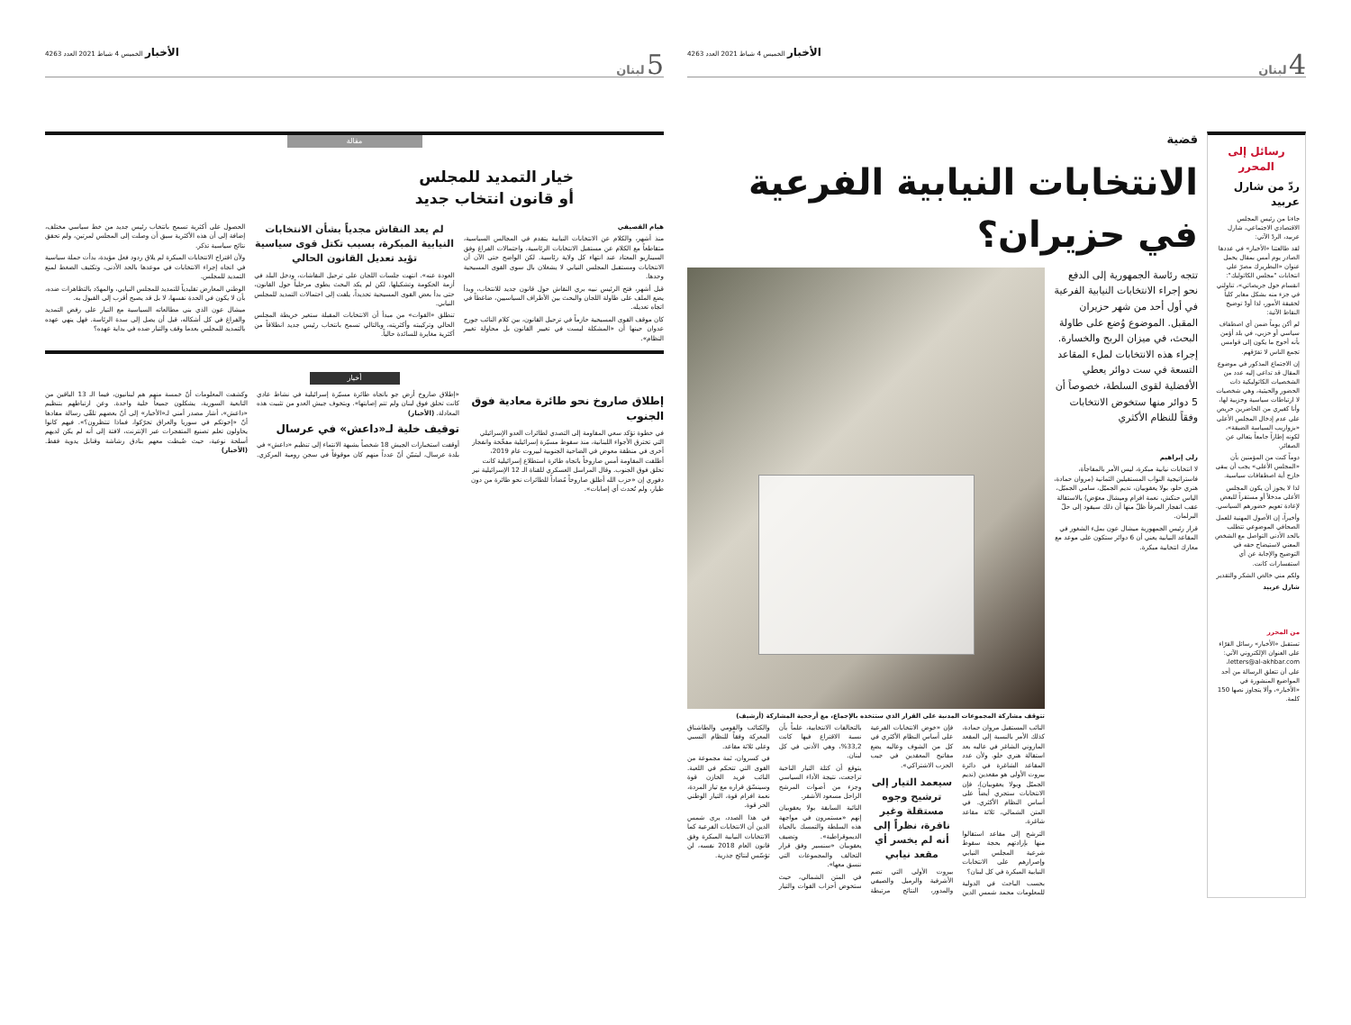4 لبنان الأخبار الخميس 4 شباط 2021 العدد 4263
رسائل إلى المحرر
ردّ من شارل عربيد
جاءنا من رئيس المجلس الاقتصادي الاجتماعي، شارل عربيد، الردّ الآتي:
لقد طالعتنا «الأخبار» في عددها الصادر يوم أمس بمقال يحمل عنوان «البطريرك مصرّ على انتخابات "مجلس الكاثوليك": انقسام حول جريصاتي»، تناولني في جزء منه بشكل مغاير كلياً لحقيقة الأمور، لذا أودّ توضيح النقاط الآتية:
لم أكن يوماً ضمن أي اصطفاف سياسي أو حزبي، في بلد أؤمن بأنه أحوج ما يكون إلى قوامس تجمع الناس لا تفرّقهم.
إن الاجتماع المذكور في موضوع المقال قد تداعى إليه عدد من الشخصيات الكاثوليكية ذات الحضور والحيثية، وهي شخصيات لا ارتباطات سياسية وحزبية لها، وأنا كغيري من الحاضرين حريص على عدم إدخال المجلس الأعلى «بزواريب السياسة الضيقة»، لكونه إطاراً جامعاً يتعالى عن الصغائر.
دوماً كنت من المؤمنين بأن «المجلس الأعلى» يجب أن يبقى خارج أية اصطفافات سياسية.
لذا لا يجوز أن يكون المجلس الأعلى مدخلاً أو مستقراً للبعض لإعادة تعويم حضورهم السياسي.
وأخيراً، إن الأصول المهنية للعمل الصحافي الموضوعي تتطلب بالحد الأدنى التواصل مع الشخص المعني لاستيضاح حقه في التوضيح والإجابة عن أي استفسارات كانت.
ولكم مني خالص الشكر والتقدير
شارل عربيد
من المحرر
تستقبل «الأخبار» رسائل القرّاء على العنوان الإلكتروني الآتي: letters@al-akhbar.com، على أن تتعلق الرسالة من أحد المواضيع المنشورة في «الأخبار»، وألا يتجاوز نصها 150 كلمة.
قضية
الانتخابات النيابية الفرعية في حزيران؟
تتجه رئاسة الجمهورية إلى الدفع نحو إجراء الانتخابات النيابية الفرعية في أول أحد من شهر حزيران المقبل. الموضوع وُضع على طاولة البحث، في ميزان الربح والخسارة. إجراء هذه الانتخابات لملء المقاعد التسعة في ست دوائر يعطي الأفضلية لقوى السلطة، خصوصاً أن 5 دوائر منها ستخوض الانتخابات وفقاً للنظام الأكثري
رلى إبراهيم
لا انتخابات نيابية مبكرة، ليس الأمر بالمفاجأة، فاستراتيجية النواب المستقيلين الثمانية (مروان حمادة، هنري حلو، بولا يعقوبيان، نديم الجميّل، سامي الجميّل، الياس حنكش، نعمة افرام وميشال معوّض) بالاستقالة عقب انفجار المرفأ ظلّ منها أن ذلك سيقود إلى حلّ البرلمان.
قرار رئيس الجمهورية ميشال عون بملء الشغور في المقاعد النيابية يعني أن 6 دوائر ستكون على موعد مع معارك انتخابية مبكرة.
تتوقف مشاركة المجموعات المدنية على القرار الذي ستتخذه بالإجماع، مع أرجحية المشاركة (أرشيف)
النائب المستقيل مروان حمادة، كذلك الأمر بالنسبة إلى المقعد الماروني الشاغر في عاليه بعد استقالة هنري حلو. ولأن عدد المقاعد الشاغرة في دائرة بيروت الأولى هو مقعدين (نديم الجميّل وبولا يعقوبيان)، فإن الانتخابات ستجري أيضاً على أساس النظام الأكثري. في المتن الشمالي، ثلاثة مقاعد شاغرة.
الترشح إلى مقاعد استقالوا منها بإرادتهم بحجة سقوط شرعية المجلس النيابي وإصرارهم على الانتخابات النيابية المبكرة في كل لبنان؟
بحسب الباحث في الدولية للمعلومات محمد شمس الدين فإن «خوض الانتخابات الفرعية على أساس النظام الأكثري في كل من الشوف وعاليه يضع مفاتيح المعقدين في جيب الحزب الاشتراكي».
سيعمد التيار إلى ترشيح وجوه مستقلة وغير نافرة، نظراً إلى أنه لم يخسر أي مقعد نيابي
بيروت الأولى التي تضم الأشرفية والرميل والصيفي والمدور، النتائج مرتبطة بالتحالفات الانتخابية، علماً بأن نسبة الاقتراع فيها كانت 33,2%، وهي الأدنى في كل لبنان.
يتوقع أن كتلة التيار الناخبة تراجعت، نتيجة الأداء السياسي وجزء من أصوات المرشح الراحل مسعود الأشقر.
النائبة السابقة بولا يعقوبيان إنهم «مستمرون في مواجهة هذه السلطة والتمسك بالحياة الديموقراطية». وتضيف يعقوبيان «سنسير وفق قرار التحالف والمجموعات التي ننسق معها».
في المتن الشمالي، حيث ستخوض أحزاب القوات والتيار والكتائب والقومي والطاشناق المعركة وفقاً للنظام النسبي وعلى ثلاثة مقاعد.
في كسروان، ثمة مجموعة من القوى التي تتحكم في اللعبة. النائب فريد الخازن قوة وسينسّق قراره مع تيار المردة، نعمة افرام قوة، التيار الوطني الحر قوة.
في هذا الصدد، يرى شمس الدين أن الانتخابات الفرعية كما الانتخابات النيابية المبكرة وفق قانون العام 2018 نفسه، لن تؤسّس لنتائج جذرية.
5 لبنان الأخبار الخميس 4 شباط 2021 العدد 4263
مقالة
خيار التمديد للمجلس
أو قانون انتخاب جديد
هيام القصيفي
منذ أشهر، والكلام عن الانتخابات النيابية يتقدم في المجالس السياسية، متقاطعاً مع الكلام عن مستقبل الانتخابات الرئاسية، واحتمالات الفراغ وفق السيناريو المعتاد عند انتهاء كل ولاية رئاسية. لكن الواضح حتى الآن أن الانتخابات ومستقبل المجلس النيابي لا يشغلان بال سوى القوى المسيحية وحدها.
قبل أشهر، فتح الرئيس نبيه بري النقاش حول قانون جديد للانتخاب، وبدأ يضع الملف على طاولة اللجان والبحث بين الأطراف السياسيين، ضاغطاً في اتجاه تعديله.
كان موقف القوى المسيحية حازماً في ترحيل القانون، بين كلام النائب جورج عدوان حينها أن «المشكلة ليست في تغيير القانون بل محاولة تغيير النظام».
لم يعد النقاش مجدياً بشأن الانتخابات النيابية المبكرة، بسبب تكتل قوى سياسية تؤيد تعديل القانون الحالي
العودة عنه». انتهت جلسات اللجان على ترحيل النقاشات، ودخل البلد في أزمة الحكومة وتشكيلها. لكن لم يكد البحث يطوى مرحلياً حول القانون، حتى بدأ بعض القوى المسيحية تحديداً، يلفت إلى احتمالات التمديد للمجلس النيابي.
تنطلق «القوات» من مبدأ أن الانتخابات المقبلة ستغير خريطة المجلس الحالي وتركيبته وأكثريته، وبالتالي تسمح بانتخاب رئيس جديد انطلاقاً من أكثرية مغايرة للسائدة حالياً.
الحصول على أكثرية تسمح بانتخاب رئيس جديد من خط سياسي مختلف، إضافة إلى أن هذه الأكثرية سبق أن وصلت إلى المجلس لمرتين، ولم تحقق نتائج سياسية تذكر.
ولأن اقتراح الانتخابات المبكرة لم يلاق ردود فعل مؤيدة، بدأت حملة سياسية في اتجاه إجراء الانتخابات في موعدها بالحد الأدنى، وتكثيف الضغط لمنع التمديد للمجلس.
الوطني المعارض تقليدياً للتمديد للمجلس النيابي، والمهدّد بالتظاهرات ضده، بأن لا يكون في الحدة نفسها، لا بل قد يصبح أقرب إلى القبول به.
ميشال عون الذي بنى مطالعاته السياسية مع التيار على رفض التمديد والفراغ في كل أشكاله، قبل أن يصل إلى سدة الرئاسة. فهل ينهي عهده بالتمديد للمجلس بعدما وقف والتيار ضده في بداية عهده؟
أخبار
إطلاق صاروخ نحو طائرة معادية فوق الجنوب
في خطوة تؤكد سعي المقاومة إلى التصدي لطائرات العدو الإسرائيلي التي تخترق الأجواء اللبنانية، منذ سقوط مسيّرة إسرائيلية مفخّخة وانفجار أخرى في منطقة معوض في الضاحية الجنوبية لبيروت عام 2019، أطلقت المقاومة أمس صاروخاً باتجاه طائرة استطلاع إسرائيلية كانت تحلق فوق الجنوب. وقال المراسل العسكري للقناة الـ 12 الإسرائيلية نير دفوري إن «حزب الله أطلق صاروخاً مُضاداً للطائرات نحو طائرة من دون طيار، ولم تُحدث أي إصابات».
«إطلاق صاروخ أرض جو باتجاه طائرة مسيّرة إسرائيلية في نشاط عادي كانت تحلق فوق لبنان ولم تتم إصابتها». وبتخوف جيش العدو من تثبيت هذه المعادلة. (الأخبار)
توقيف خلية لـ«داعش» في عرسال
أوقفت استخبارات الجيش 18 شخصاً بشبهة الانتماء إلى تنظيم «داعش» في بلدة عرسال، ليتبيّن أنّ عدداً منهم كان موقوفاً في سجن رومية المركزي. وكشفت المعلومات أنّ خمسة منهم هم لبنانيون، فيما الـ 13 الباقين من التابعية السورية، يشكلون جميعاً خلية واحدة. وعن ارتباطهم بتنظيم «داعش»، أشار مصدر أمني لـ«الأخبار» إلى أنّ بعضهم تلقّى رسالة مفادها أنّ «إخوتكم في سوريا والعراق تحرّكوا، فماذا تنتظرون؟». فيهم كانوا يحاولون تعلم تصنيع المتفجرات عبر الإنترنت، لافتة إلى أنه لم يكن لديهم أسلحة نوعية، حيث ضُبطت معهم بنادق رشاشة وقنابل يدوية فقط. (الأخبار)